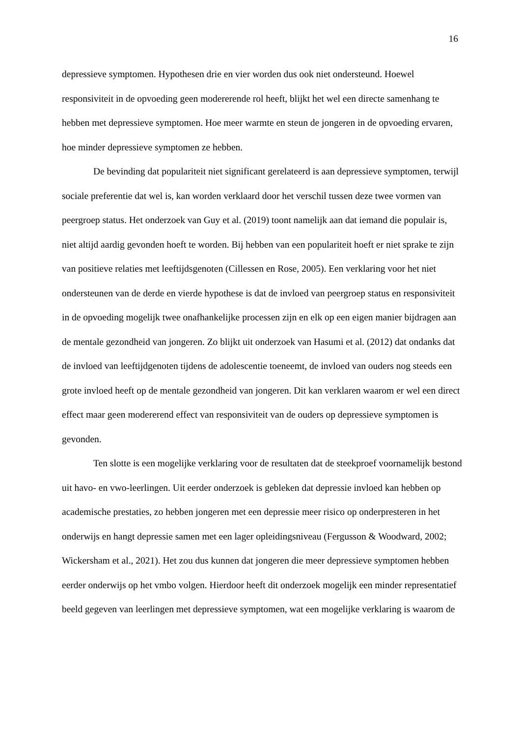16
depressieve symptomen. Hypothesen drie en vier worden dus ook niet ondersteund. Hoewel responsiviteit in de opvoeding geen modererende rol heeft, blijkt het wel een directe samenhang te hebben met depressieve symptomen. Hoe meer warmte en steun de jongeren in de opvoeding ervaren, hoe minder depressieve symptomen ze hebben.
De bevinding dat populariteit niet significant gerelateerd is aan depressieve symptomen, terwijl sociale preferentie dat wel is, kan worden verklaard door het verschil tussen deze twee vormen van peergroep status. Het onderzoek van Guy et al. (2019) toont namelijk aan dat iemand die populair is, niet altijd aardig gevonden hoeft te worden. Bij hebben van een populariteit hoeft er niet sprake te zijn van positieve relaties met leeftijdsgenoten (Cillessen en Rose, 2005). Een verklaring voor het niet ondersteunen van de derde en vierde hypothese is dat de invloed van peergroep status en responsiviteit in de opvoeding mogelijk twee onafhankelijke processen zijn en elk op een eigen manier bijdragen aan de mentale gezondheid van jongeren. Zo blijkt uit onderzoek van Hasumi et al. (2012) dat ondanks dat de invloed van leeftijdgenoten tijdens de adolescentie toeneemt, de invloed van ouders nog steeds een grote invloed heeft op de mentale gezondheid van jongeren. Dit kan verklaren waarom er wel een direct effect maar geen modererend effect van responsiviteit van de ouders op depressieve symptomen is gevonden.
Ten slotte is een mogelijke verklaring voor de resultaten dat de steekproef voornamelijk bestond uit havo- en vwo-leerlingen. Uit eerder onderzoek is gebleken dat depressie invloed kan hebben op academische prestaties, zo hebben jongeren met een depressie meer risico op onderpresteren in het onderwijs en hangt depressie samen met een lager opleidingsniveau (Fergusson & Woodward, 2002; Wickersham et al., 2021). Het zou dus kunnen dat jongeren die meer depressieve symptomen hebben eerder onderwijs op het vmbo volgen. Hierdoor heeft dit onderzoek mogelijk een minder representatief beeld gegeven van leerlingen met depressieve symptomen, wat een mogelijke verklaring is waarom de